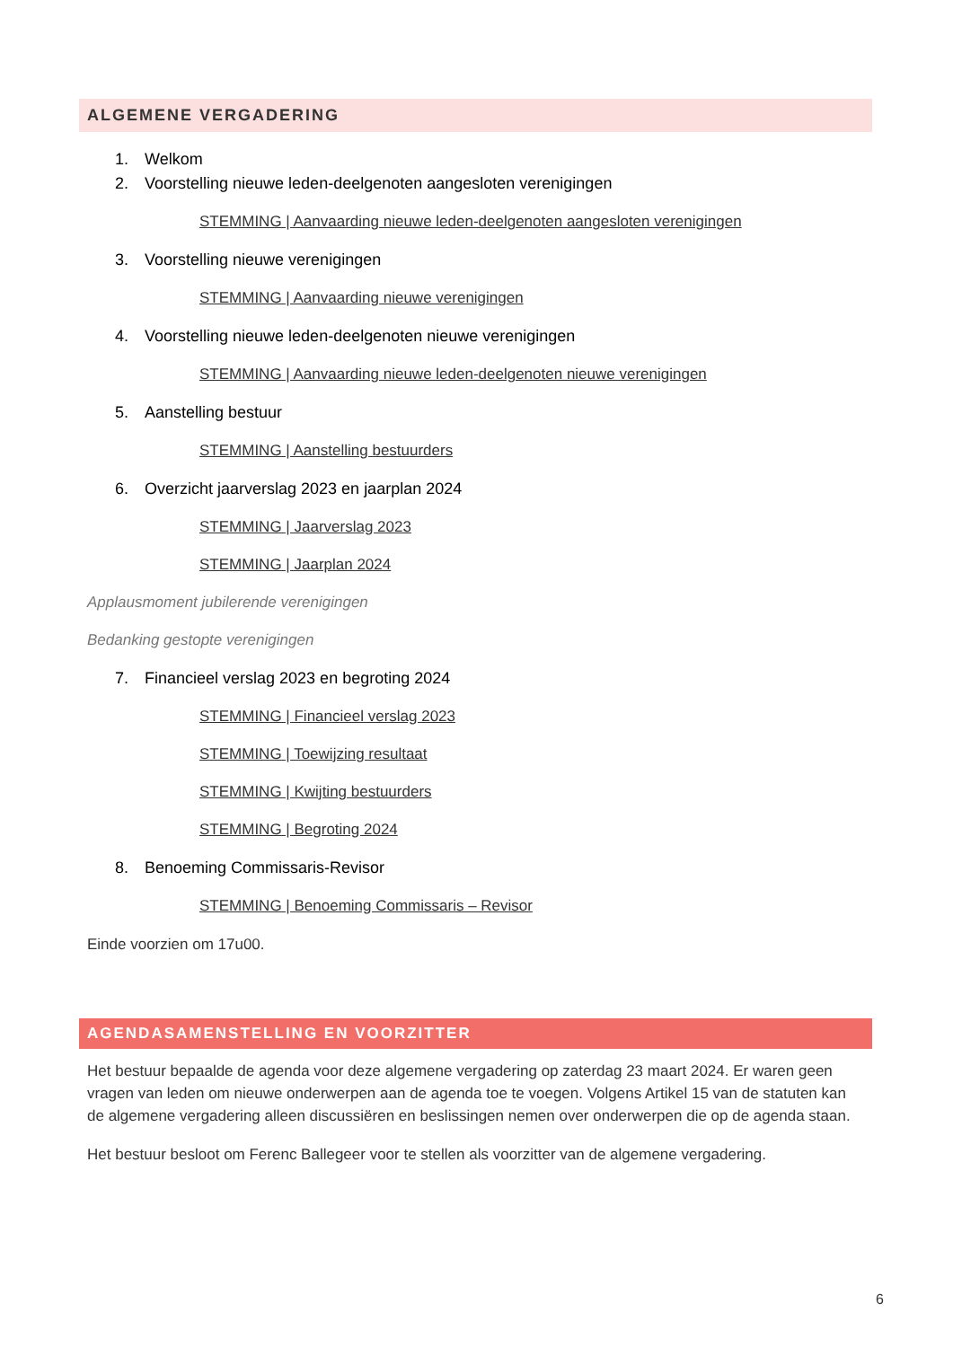ALGEMENE VERGADERING
1. Welkom
2. Voorstelling nieuwe leden-deelgenoten aangesloten verenigingen
STEMMING | Aanvaarding nieuwe leden-deelgenoten aangesloten verenigingen
3. Voorstelling nieuwe verenigingen
STEMMING | Aanvaarding nieuwe verenigingen
4. Voorstelling nieuwe leden-deelgenoten nieuwe verenigingen
STEMMING | Aanvaarding nieuwe leden-deelgenoten nieuwe verenigingen
5. Aanstelling bestuur
STEMMING | Aanstelling bestuurders
6. Overzicht jaarverslag 2023 en jaarplan 2024
STEMMING | Jaarverslag 2023
STEMMING | Jaarplan 2024
Applausmoment jubilerende verenigingen
Bedanking gestopte verenigingen
7. Financieel verslag 2023 en begroting 2024
STEMMING | Financieel verslag 2023
STEMMING | Toewijzing resultaat
STEMMING | Kwijting bestuurders
STEMMING | Begroting 2024
8. Benoeming Commissaris-Revisor
STEMMING | Benoeming Commissaris – Revisor
Einde voorzien om 17u00.
AGENDASAMENSTELLING EN VOORZITTER
Het bestuur bepaalde de agenda voor deze algemene vergadering op zaterdag 23 maart 2024. Er waren geen vragen van leden om nieuwe onderwerpen aan de agenda toe te voegen. Volgens Artikel 15 van de statuten kan de algemene vergadering alleen discussiëren en beslissingen nemen over onderwerpen die op de agenda staan.
Het bestuur besloot om Ferenc Ballegeer voor te stellen als voorzitter van de algemene vergadering.
6